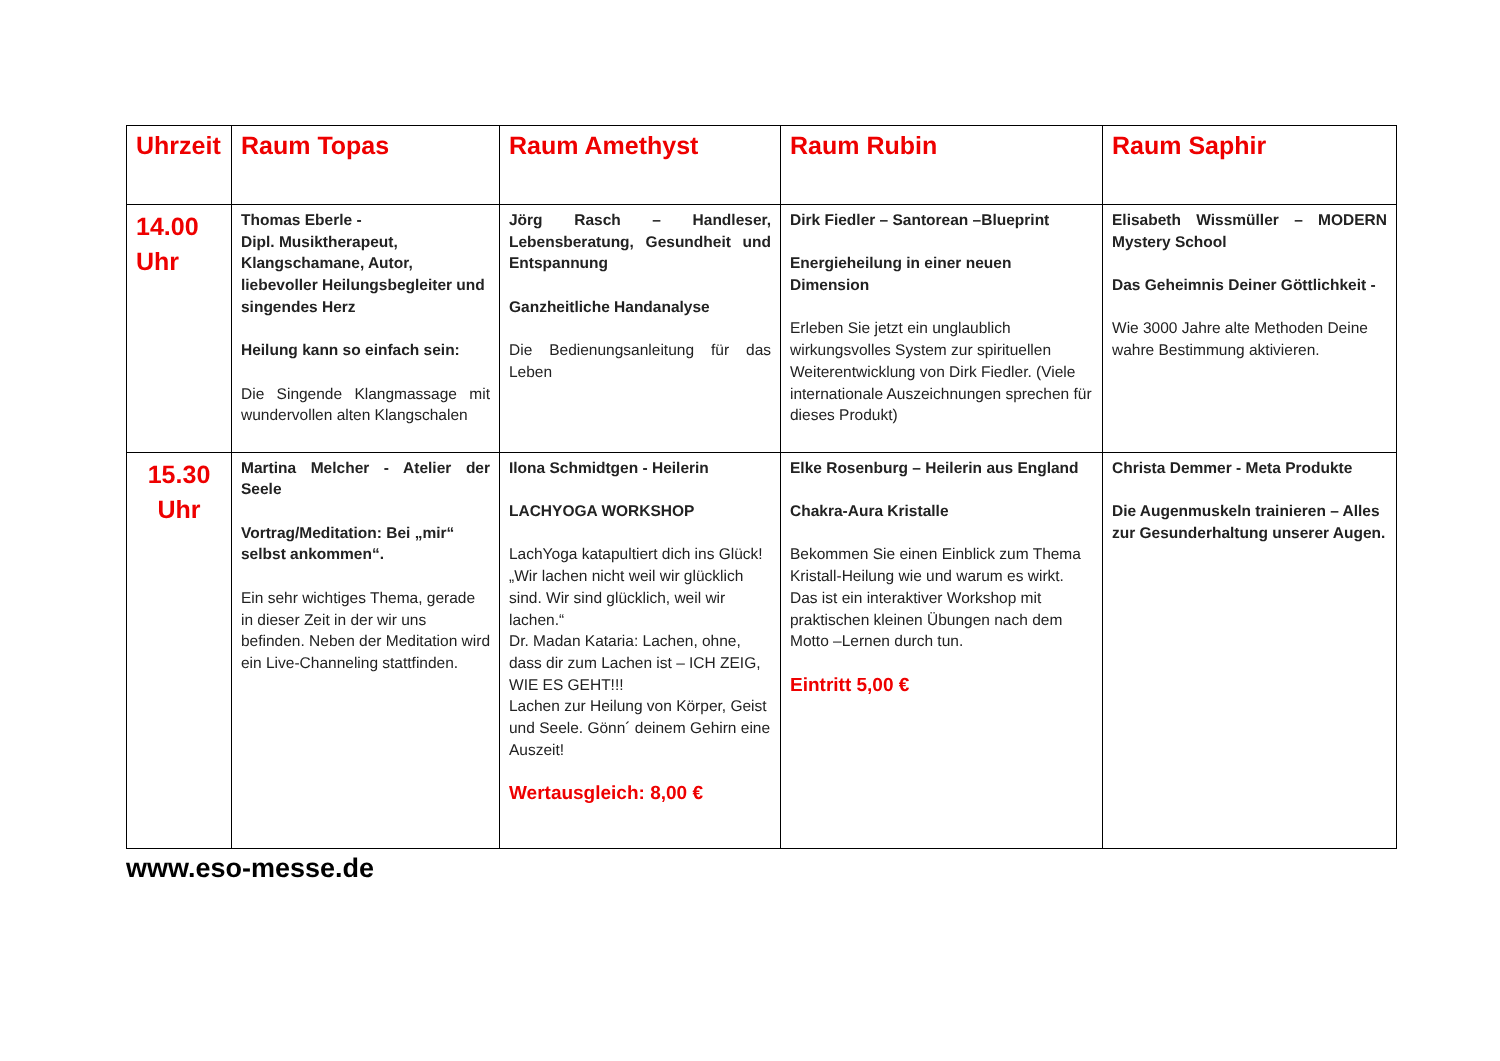| Uhrzeit | Raum Topas | Raum Amethyst | Raum Rubin | Raum Saphir |
| --- | --- | --- | --- | --- |
| 14.00 Uhr | Thomas Eberle - Dipl. Musiktherapeut, Klangschamane, Autor, liebevoller Heilungsbegleiter und singendes Herz Heilung kann so einfach sein: Die Singende Klangmassage mit wundervollen alten Klangschalen | Jörg Rasch – Handleser, Lebensberatung, Gesundheit und Entspannung Ganzheitliche Handanalyse Die Bedienungsanleitung für das Leben | Dirk Fiedler – Santorean –Blueprint Energieheilung in einer neuen Dimension Erleben Sie jetzt ein unglaublich wirkungsvolles System zur spirituellen Weiterentwicklung von Dirk Fiedler. (Viele internationale Auszeichnungen sprechen für dieses Produkt) | Elisabeth Wissmüller – MODERN Mystery School Das Geheimnis Deiner Göttlichkeit - Wie 3000 Jahre alte Methoden Deine wahre Bestimmung aktivieren. |
| 15.30 Uhr | Martina Melcher - Atelier der Seele Vortrag/Meditation: Bei „mir“ selbst ankommen“. Ein sehr wichtiges Thema, gerade in dieser Zeit in der wir uns befinden. Neben der Meditation wird ein Live-Channeling stattfinden. | Ilona Schmidtgen - Heilerin LACHYOGA WORKSHOP LachYoga katapultiert dich ins Glück! „Wir lachen nicht weil wir glücklich sind. Wir sind glücklich, weil wir lachen.“ Dr. Madan Kataria: Lachen, ohne, dass dir zum Lachen ist – ICH ZEIG, WIE ES GEHT!!! Lachen zur Heilung von Körper, Geist und Seele. Gönn´ deinem Gehirn eine Auszeit! Wertausgleich: 8,00 € | Elke Rosenburg – Heilerin aus England Chakra-Aura Kristalle Bekommen Sie einen Einblick zum Thema Kristall-Heilung wie und warum es wirkt. Das ist ein interaktiver Workshop mit praktischen kleinen Übungen nach dem Motto –Lernen durch tun. Eintritt 5,00 € | Christa Demmer - Meta Produkte Die Augenmuskeln trainieren – Alles zur Gesunderhaltung unserer Augen. |
www.eso-messe.de